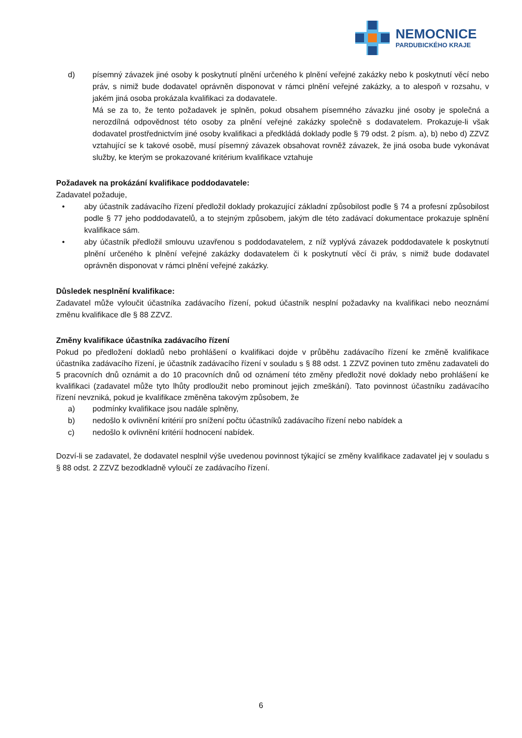NEMOCNICE
PARDUBICKÉHO KRAJE
d) písemný závazek jiné osoby k poskytnutí plnění určeného k plnění veřejné zakázky nebo k poskytnutí věcí nebo práv, s nimiž bude dodavatel oprávněn disponovat v rámci plnění veřejné zakázky, a to alespoň v rozsahu, v jakém jiná osoba prokázala kvalifikaci za dodavatele.
Má se za to, že tento požadavek je splněn, pokud obsahem písemného závazku jiné osoby je společná a nerozdílná odpovědnost této osoby za plnění veřejné zakázky společně s dodavatelem. Prokazuje-li však dodavatel prostřednictvím jiné osoby kvalifikaci a předkládá doklady podle § 79 odst. 2 písm. a), b) nebo d) ZZVZ vztahující se k takové osobě, musí písemný závazek obsahovat rovněž závazek, že jiná osoba bude vykonávat služby, ke kterým se prokazované kritérium kvalifikace vztahuje
Požadavek na prokázání kvalifikace poddodavatele:
Zadavatel požaduje,
• aby účastník zadávacího řízení předložil doklady prokazující základní způsobilost podle § 74 a profesní způsobilost podle § 77 jeho poddodavatelů, a to stejným způsobem, jakým dle této zadávací dokumentace prokazuje splnění kvalifikace sám.
• aby účastník předložil smlouvu uzavřenou s poddodavatelem, z níž vyplývá závazek poddodavatele k poskytnutí plnění určeného k plnění veřejné zakázky dodavatelem či k poskytnutí věcí či práv, s nimiž bude dodavatel oprávněn disponovat v rámci plnění veřejné zakázky.
Důsledek nesplnění kvalifikace:
Zadavatel může vyloučit účastníka zadávacího řízení, pokud účastník nesplní požadavky na kvalifikaci nebo neoznámí změnu kvalifikace dle § 88 ZZVZ.
Změny kvalifikace účastníka zadávacího řízení
Pokud po předložení dokladů nebo prohlášení o kvalifikaci dojde v průběhu zadávacího řízení ke změně kvalifikace účastníka zadávacího řízení, je účastník zadávacího řízení v souladu s § 88 odst. 1 ZZVZ povinen tuto změnu zadavateli do 5 pracovních dnů oznámit a do 10 pracovních dnů od oznámení této změny předložit nové doklady nebo prohlášení ke kvalifikaci (zadavatel může tyto lhůty prodloužit nebo prominout jejich zmeškání). Tato povinnost účastníku zadávacího řízení nevzniká, pokud je kvalifikace změněna takovým způsobem, že
a) podmínky kvalifikace jsou nadále splněny,
b) nedošlo k ovlivnění kritérií pro snížení počtu účastníků zadávacího řízení nebo nabídek a
c) nedošlo k ovlivnění kritérií hodnocení nabídek.
Dozví-li se zadavatel, že dodavatel nesplnil výše uvedenou povinnost týkající se změny kvalifikace zadavatel jej v souladu s § 88 odst. 2 ZZVZ bezodkladně vyloučí ze zadávacího řízení.
6